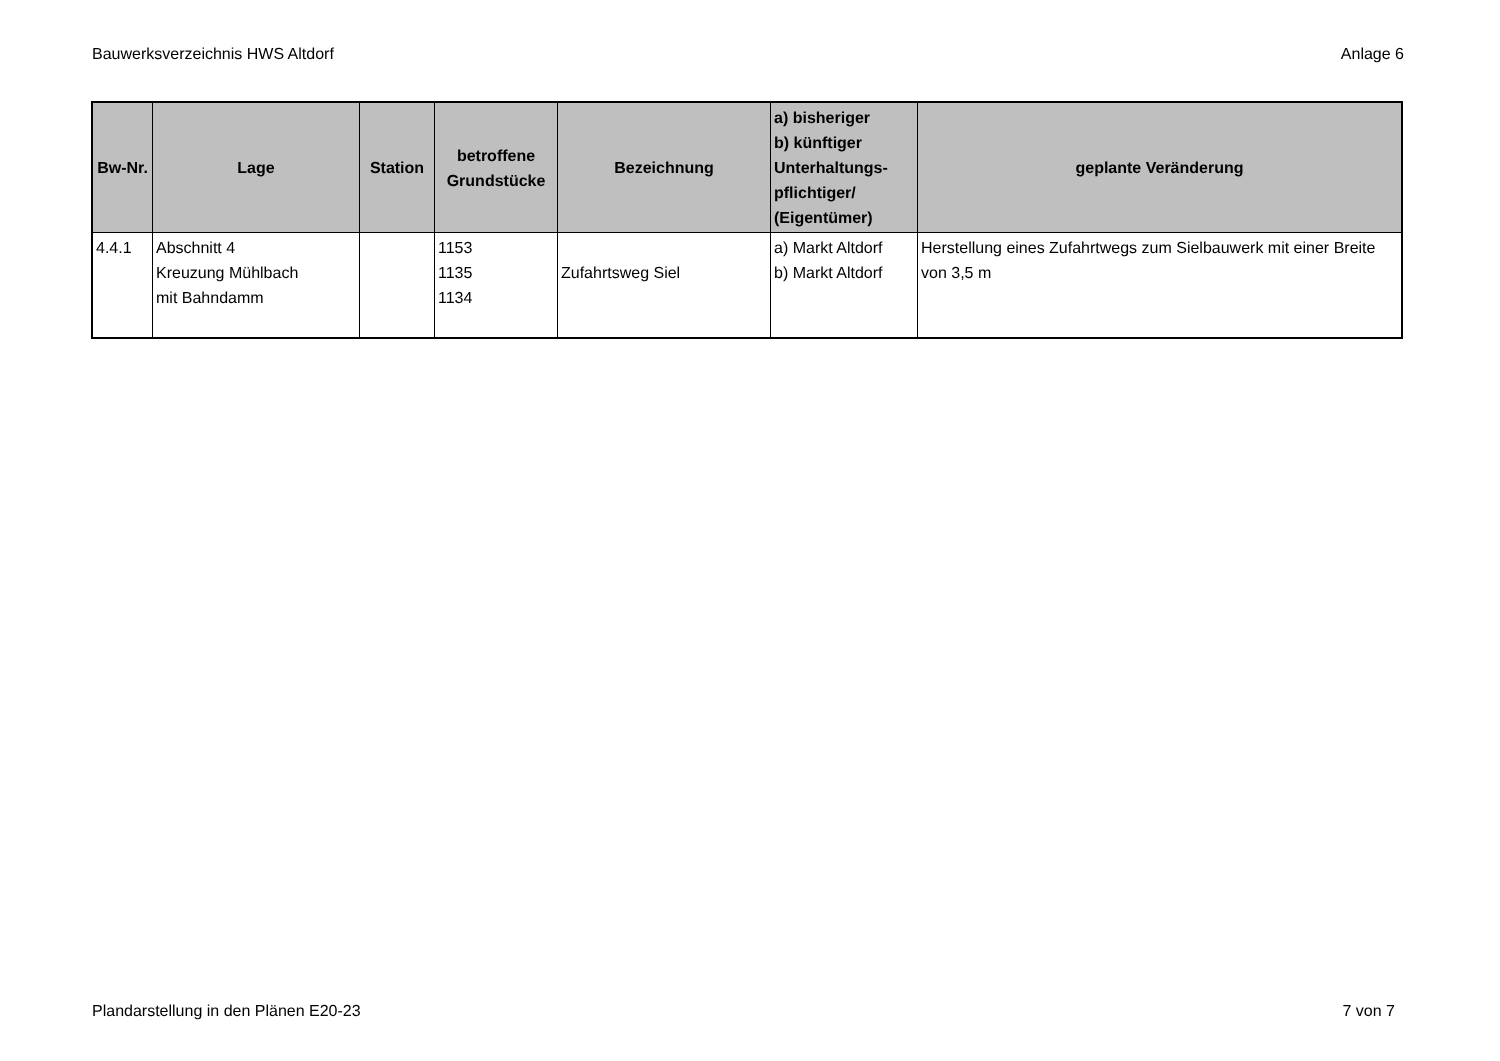Bauwerksverzeichnis HWS Altdorf Anlage 6
| Bw-Nr. | Lage | Station | betroffene Grundstücke | Bezeichnung | a) bisheriger b) künftiger Unterhaltungs- pflichtiger/ (Eigentümer) | geplante Veränderung |
| --- | --- | --- | --- | --- | --- | --- |
| 4.4.1 | Abschnitt 4 Kreuzung Mühlbach mit Bahndamm | | 1153 1135 1134 | Zufahrtsweg Siel | a) Markt Altdorf b) Markt Altdorf | Herstellung eines Zufahrtwegs zum Sielbauwerk mit einer Breite von 3,5 m |
Plandarstellung in den Plänen E20-23 7 von 7